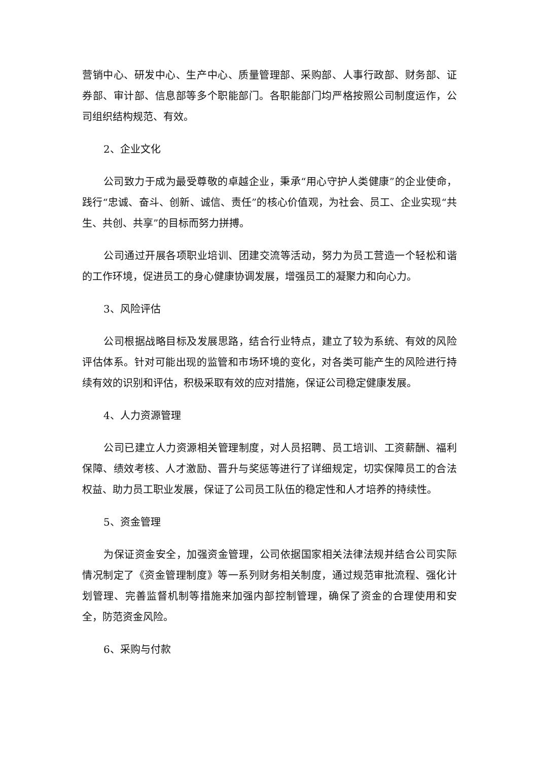营销中心、研发中心、生产中心、质量管理部、采购部、人事行政部、财务部、证券部、审计部、信息部等多个职能部门。各职能部门均严格按照公司制度运作，公司组织结构规范、有效。
2、企业文化
公司致力于成为最受尊敬的卓越企业，秉承“用心守护人类健康”的企业使命，践行“忠诚、奋斗、创新、诚信、责任”的核心价值观，为社会、员工、企业实现“共生、共创、共享”的目标而努力拼搏。
公司通过开展各项职业培训、团建交流等活动，努力为员工营造一个轻松和谐的工作环境，促进员工的身心健康协调发展，增强员工的凝聚力和向心力。
3、风险评估
公司根据战略目标及发展思路，结合行业特点，建立了较为系统、有效的风险评估体系。针对可能出现的监管和市场环境的变化，对各类可能产生的风险进行持续有效的识别和评估，积极采取有效的应对措施，保证公司稳定健康发展。
4、人力资源管理
公司已建立人力资源相关管理制度，对人员招聘、员工培训、工资薪酬、福利保障、绩效考核、人才激励、晋升与奖惩等进行了详细规定，切实保障员工的合法权益、助力员工职业发展，保证了公司员工队伍的稳定性和人才培养的持续性。
5、资金管理
为保证资金安全，加强资金管理，公司依据国家相关法律法规并结合公司实际情况制定了《资金管理制度》等一系列财务相关制度，通过规范审批流程、强化计划管理、完善监督机制等措施来加强内部控制管理，确保了资金的合理使用和安全，防范资金风险。
6、采购与付款